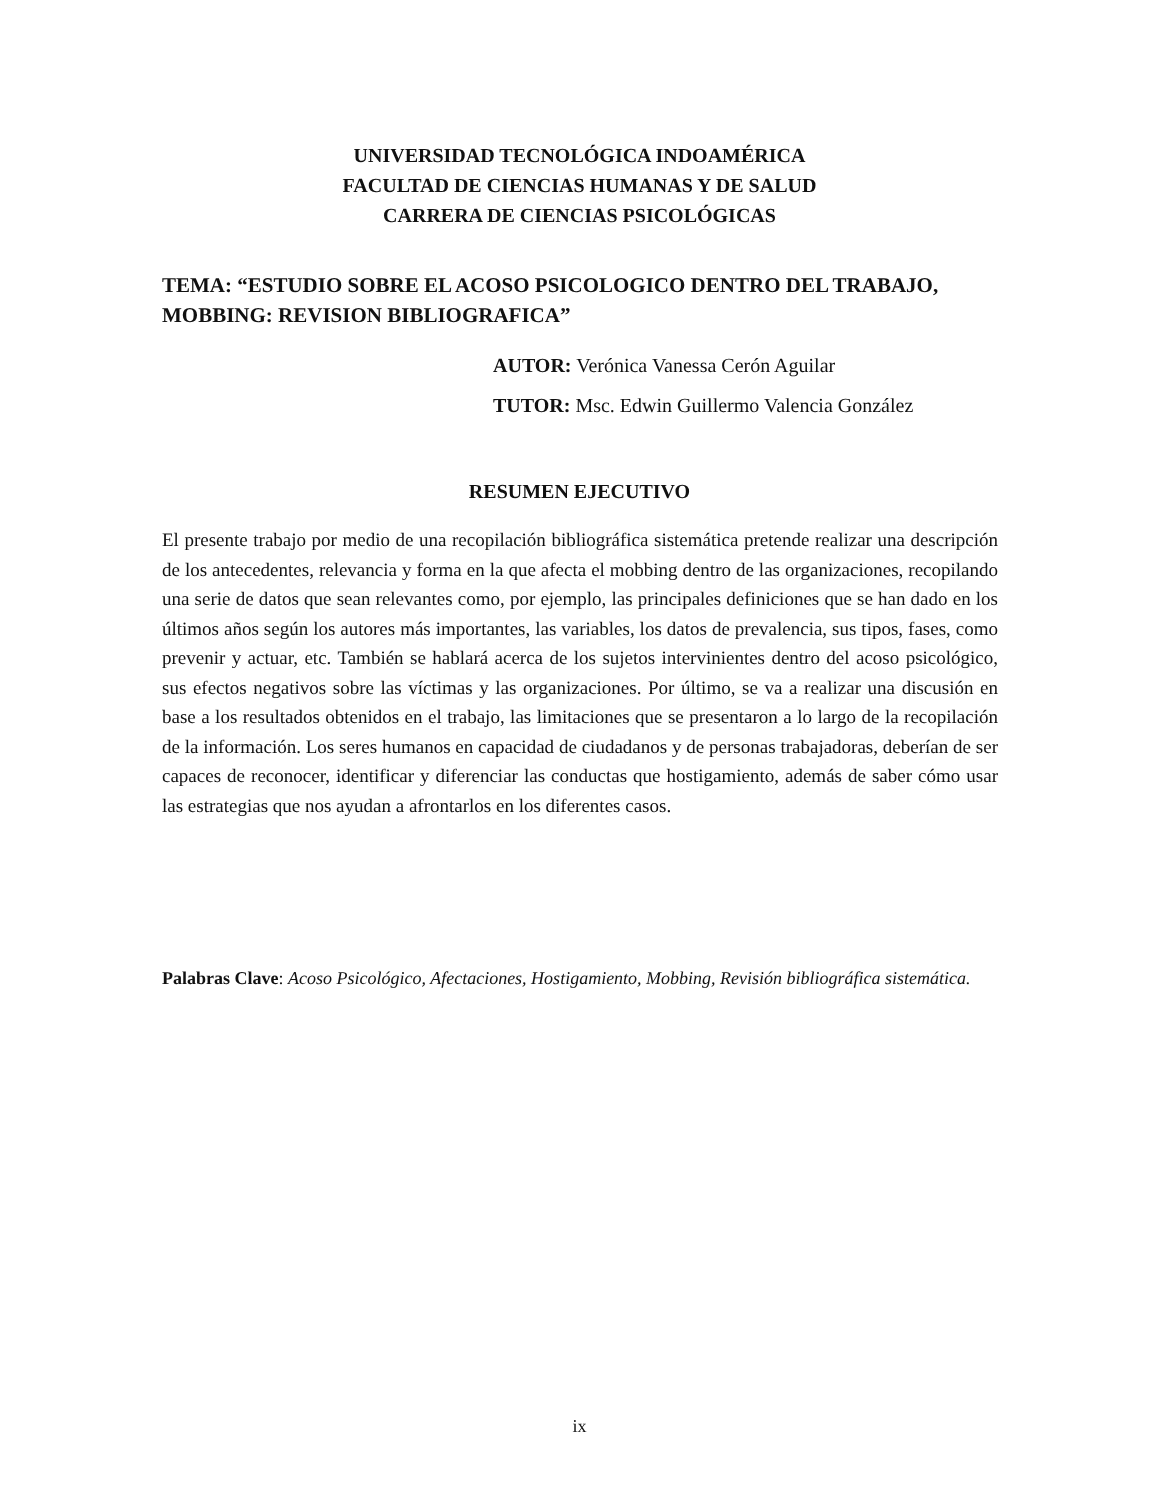UNIVERSIDAD TECNOLÓGICA INDOAMÉRICA
FACULTAD DE CIENCIAS HUMANAS Y DE SALUD
CARRERA DE CIENCIAS PSICOLÓGICAS
TEMA: “ESTUDIO SOBRE EL ACOSO PSICOLOGICO DENTRO DEL TRABAJO, MOBBING: REVISION BIBLIOGRAFICA”
AUTOR: Verónica Vanessa Cerón Aguilar
TUTOR: Msc. Edwin Guillermo Valencia González
RESUMEN EJECUTIVO
El presente trabajo por medio de una recopilación bibliográfica sistemática pretende realizar una descripción de los antecedentes, relevancia y forma en la que afecta el mobbing dentro de las organizaciones, recopilando una serie de datos que sean relevantes como, por ejemplo, las principales definiciones que se han dado en los últimos años según los autores más importantes, las variables, los datos de prevalencia, sus tipos, fases, como prevenir y actuar, etc. También se hablará acerca de los sujetos intervinientes dentro del acoso psicológico, sus efectos negativos sobre las víctimas y las organizaciones. Por último, se va a realizar una discusión en base a los resultados obtenidos en el trabajo, las limitaciones que se presentaron a lo largo de la recopilación de la información. Los seres humanos en capacidad de ciudadanos y de personas trabajadoras, deberían de ser capaces de reconocer, identificar y diferenciar las conductas que hostigamiento, además de saber cómo usar las estrategias que nos ayudan a afrontarlos en los diferentes casos.
Palabras Clave: Acoso Psicológico, Afectaciones, Hostigamiento, Mobbing, Revisión bibliográfica sistemática.
ix